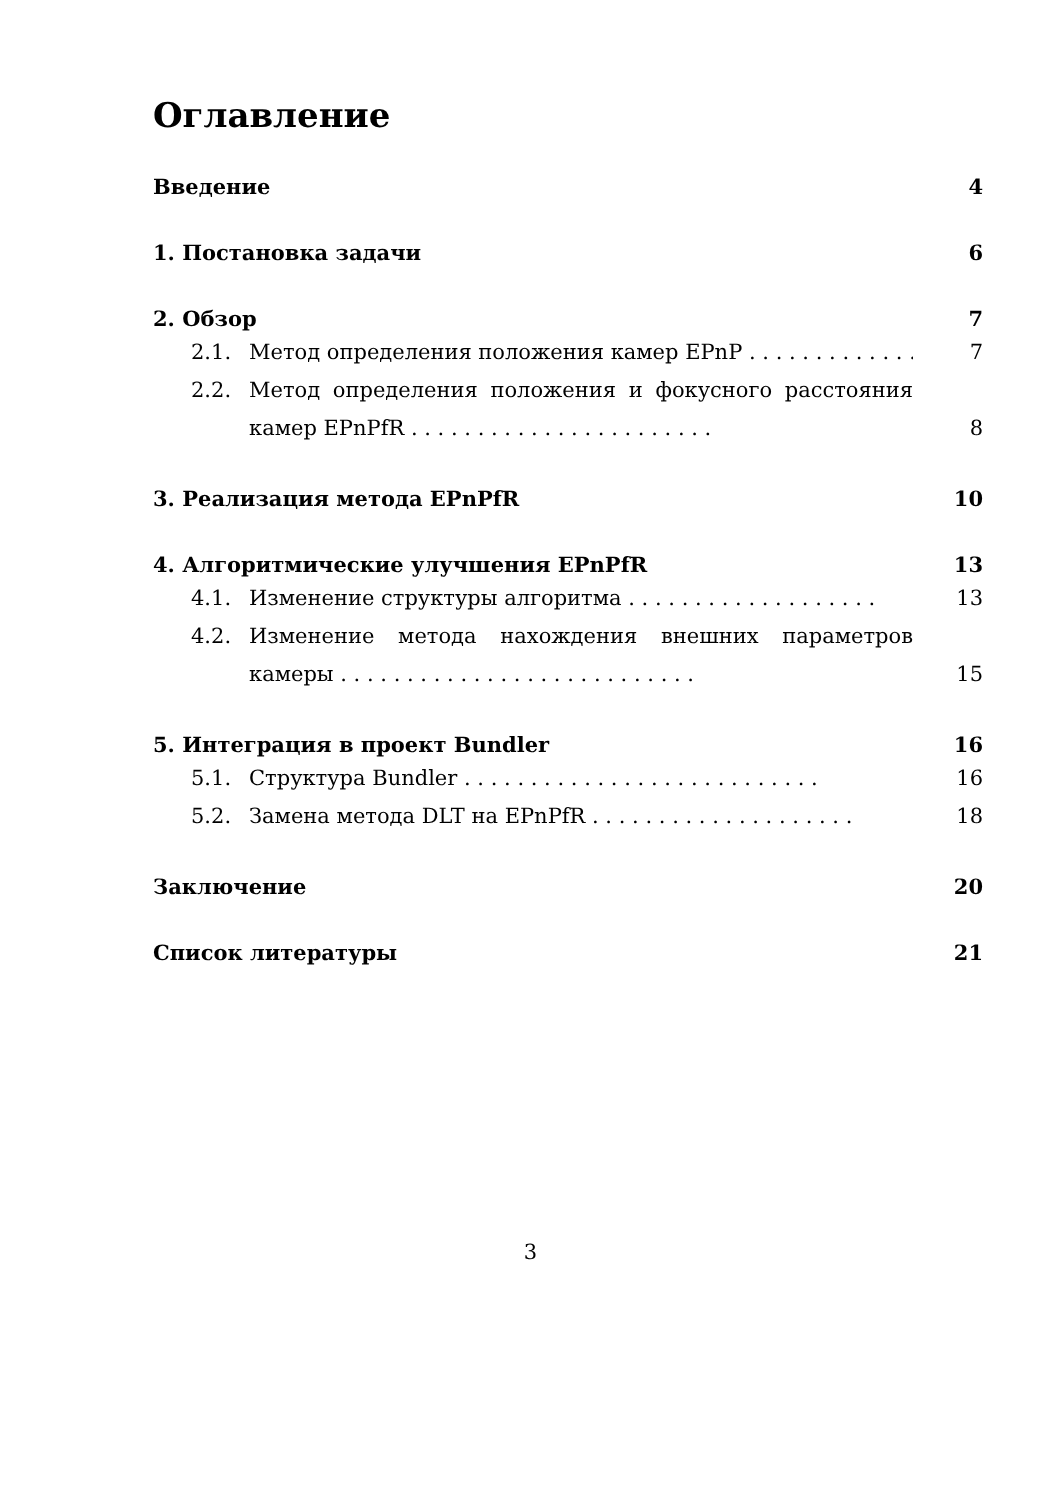Оглавление
Введение 4
1. Постановка задачи 6
2. Обзор 7
2.1. Метод определения положения камер EPnP . . . . . . . . . . . . . . 7
2.2. Метод определения положения и фокусного расстояния камер EPnPfR . . . . . . . . . . . . . . . . . . . . . . . 8
3. Реализация метода EPnPfR 10
4. Алгоритмические улучшения EPnPfR 13
4.1. Изменение структуры алгоритма . . . . . . . . . . . . . . . . . . . 13
4.2. Изменение метода нахождения внешних параметров камеры . . . . . . . . . . . . . . . . . . . . . . . . . . . 15
5. Интеграция в проект Bundler 16
5.1. Структура Bundler . . . . . . . . . . . . . . . . . . . . . . . . . . . 16
5.2. Замена метода DLT на EPnPfR . . . . . . . . . . . . . . . . . . . . 18
Заключение 20
Список литературы 21
3